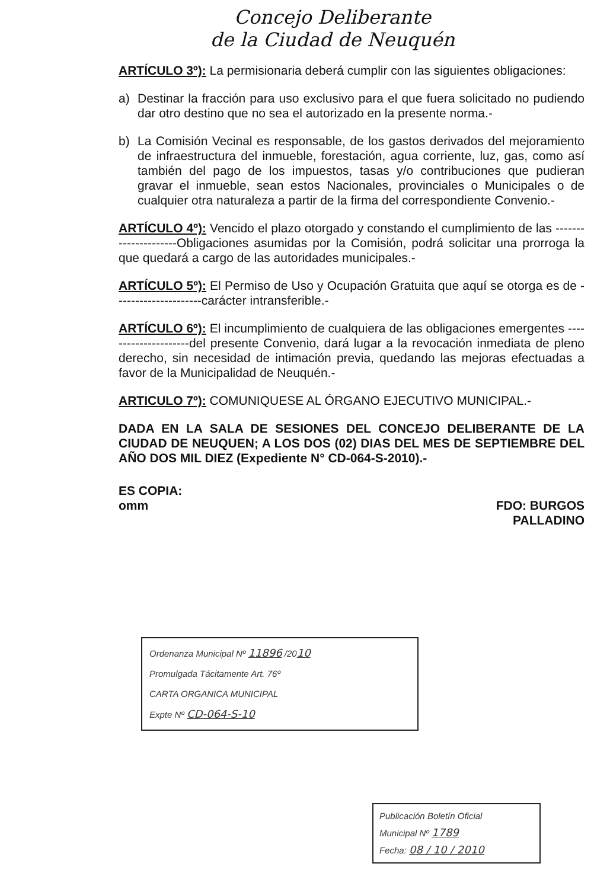Concejo Deliberante
de la Ciudad de Neuquén
ARTÍCULO 3º): La permisionaria deberá cumplir con las siguientes obligaciones:
a) Destinar la fracción para uso exclusivo para el que fuera solicitado no pudiendo dar otro destino que no sea el autorizado en la presente norma.-
b) La Comisión Vecinal es responsable, de los gastos derivados del mejoramiento de infraestructura del inmueble, forestación, agua corriente, luz, gas, como así también del pago de los impuestos, tasas y/o contribuciones que pudieran gravar el inmueble, sean estos Nacionales, provinciales o Municipales o de cualquier otra naturaleza a partir de la firma del correspondiente Convenio.-
ARTÍCULO 4º): Vencido el plazo otorgado y constando el cumplimiento de las ---------------------Obligaciones asumidas por la Comisión, podrá solicitar una prorroga la que quedará a cargo de las autoridades municipales.-
ARTÍCULO 5º): El Permiso de Uso y Ocupación Gratuita que aquí se otorga es de ---------------------carácter intransferible.-
ARTÍCULO 6º): El incumplimiento de cualquiera de las obligaciones emergentes ---------------------del presente Convenio, dará lugar a la revocación inmediata de pleno derecho, sin necesidad de intimación previa, quedando las mejoras efectuadas a favor de la Municipalidad de Neuquén.-
ARTICULO 7º): COMUNIQUESE AL ÓRGANO EJECUTIVO MUNICIPAL.-
DADA EN LA SALA DE SESIONES DEL CONCEJO DELIBERANTE DE LA CIUDAD DE NEUQUEN; A LOS DOS (02) DIAS DEL MES DE SEPTIEMBRE DEL AÑO DOS MIL DIEZ (Expediente N° CD-064-S-2010).-
ES COPIA:
omm
FDO: BURGOS
PALLADINO
Ordenanza Municipal Nº 11896 /2010
Promulgada Tácitamente Art. 76º
CARTA ORGANICA MUNICIPAL
Expte Nº CD-064-S-10
Publicación Boletín Oficial
Municipal Nº 1789
Fecha: 08 / 10 / 2010